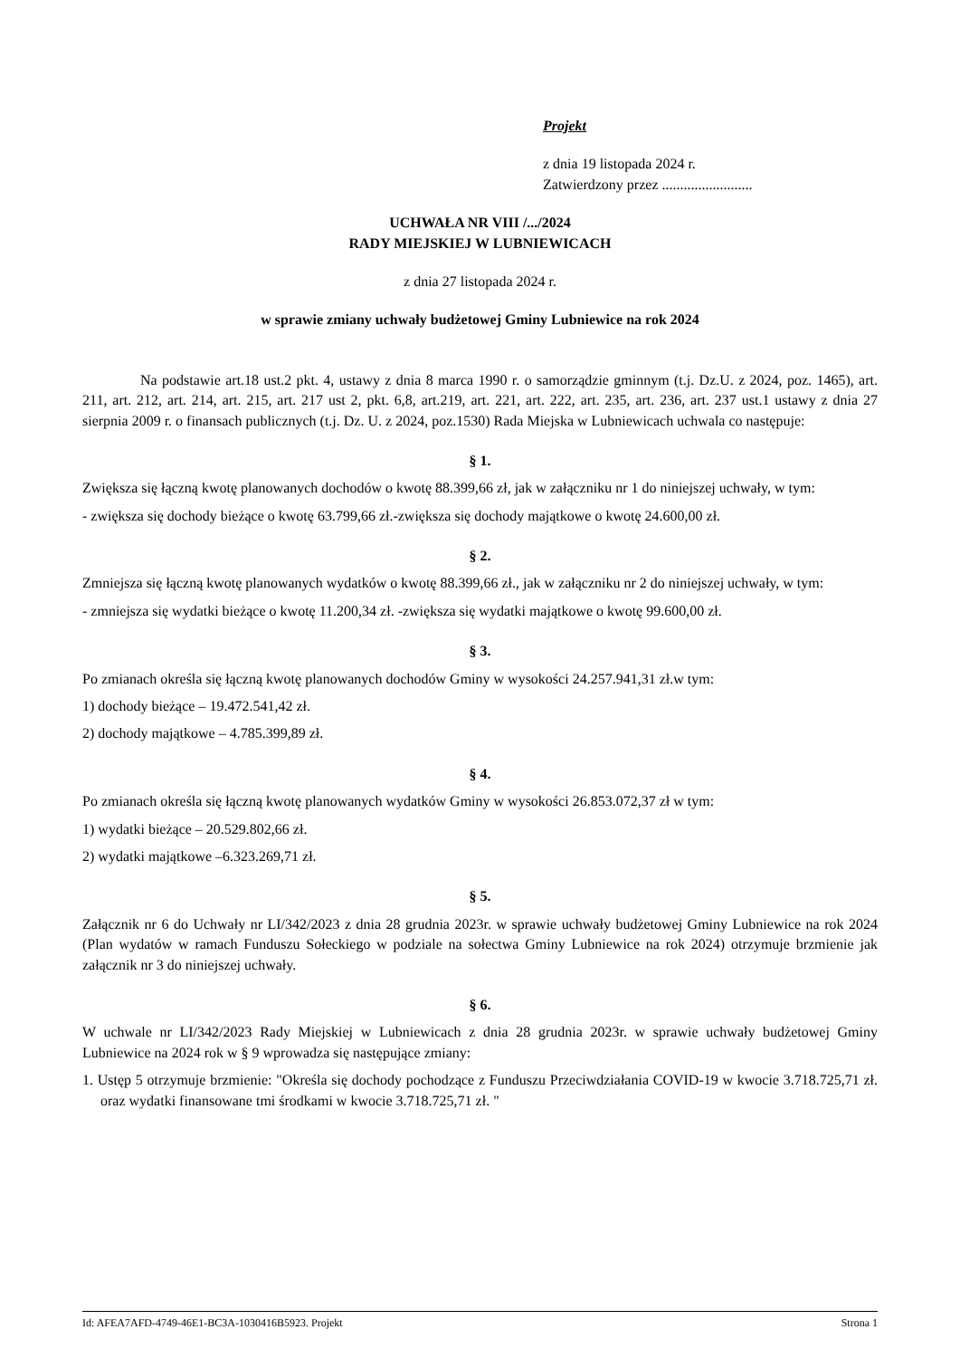Projekt
z dnia 19 listopada 2024 r.
Zatwierdzony przez .........................
UCHWAŁA NR VIII /.../2024
RADY MIEJSKIEJ W LUBNIEWICACH
z dnia 27 listopada 2024 r.
w sprawie zmiany uchwały budżetowej Gminy Lubniewice na rok 2024
Na podstawie art.18 ust.2 pkt. 4, ustawy z dnia 8 marca 1990 r. o samorządzie gminnym (t.j. Dz.U. z 2024, poz. 1465), art. 211, art. 212, art. 214, art. 215, art. 217 ust 2, pkt. 6,8, art.219, art. 221, art. 222, art. 235, art. 236, art. 237 ust.1 ustawy z dnia 27 sierpnia 2009 r. o finansach publicznych (t.j. Dz. U. z 2024, poz.1530) Rada Miejska w Lubniewicach uchwala co następuje:
§ 1.
Zwiększa się łączną kwotę planowanych dochodów o kwotę 88.399,66 zł, jak w załączniku nr 1 do niniejszej uchwały, w tym:
- zwiększa się dochody bieżące o kwotę 63.799,66 zł.-zwiększa się dochody majątkowe o kwotę 24.600,00 zł.
§ 2.
Zmniejsza się łączną kwotę planowanych wydatków o kwotę 88.399,66 zł., jak w załączniku nr 2 do niniejszej uchwały, w tym:
- zmniejsza się wydatki bieżące o kwotę 11.200,34 zł. -zwiększa się wydatki majątkowe o kwotę 99.600,00 zł.
§ 3.
Po zmianach określa się łączną kwotę planowanych dochodów Gminy w wysokości 24.257.941,31 zł.w tym:
1) dochody bieżące – 19.472.541,42 zł.
2) dochody majątkowe – 4.785.399,89 zł.
§ 4.
Po zmianach określa się łączną kwotę planowanych wydatków Gminy w wysokości 26.853.072,37 zł w tym:
1) wydatki bieżące – 20.529.802,66 zł.
2) wydatki majątkowe –6.323.269,71 zł.
§ 5.
Załącznik nr 6 do Uchwały nr LI/342/2023 z dnia 28 grudnia 2023r. w sprawie uchwały budżetowej Gminy Lubniewice na rok 2024 (Plan wydatów w ramach Funduszu Sołeckiego w podziale na sołectwa Gminy Lubniewice na rok 2024) otrzymuje brzmienie jak załącznik nr 3 do niniejszej uchwały.
§ 6.
W uchwale nr LI/342/2023 Rady Miejskiej w Lubniewicach z dnia 28 grudnia 2023r. w sprawie uchwały budżetowej Gminy Lubniewice na 2024 rok w § 9 wprowadza się następujące zmiany:
1. Ustęp 5 otrzymuje brzmienie: "Określa się dochody pochodzące z Funduszu Przeciwdziałania COVID-19 w kwocie 3.718.725,71 zł. oraz wydatki finansowane tmi środkami w kwocie 3.718.725,71 zł. "
Id: AFEA7AFD-4749-46E1-BC3A-1030416B5923. Projekt Strona 1